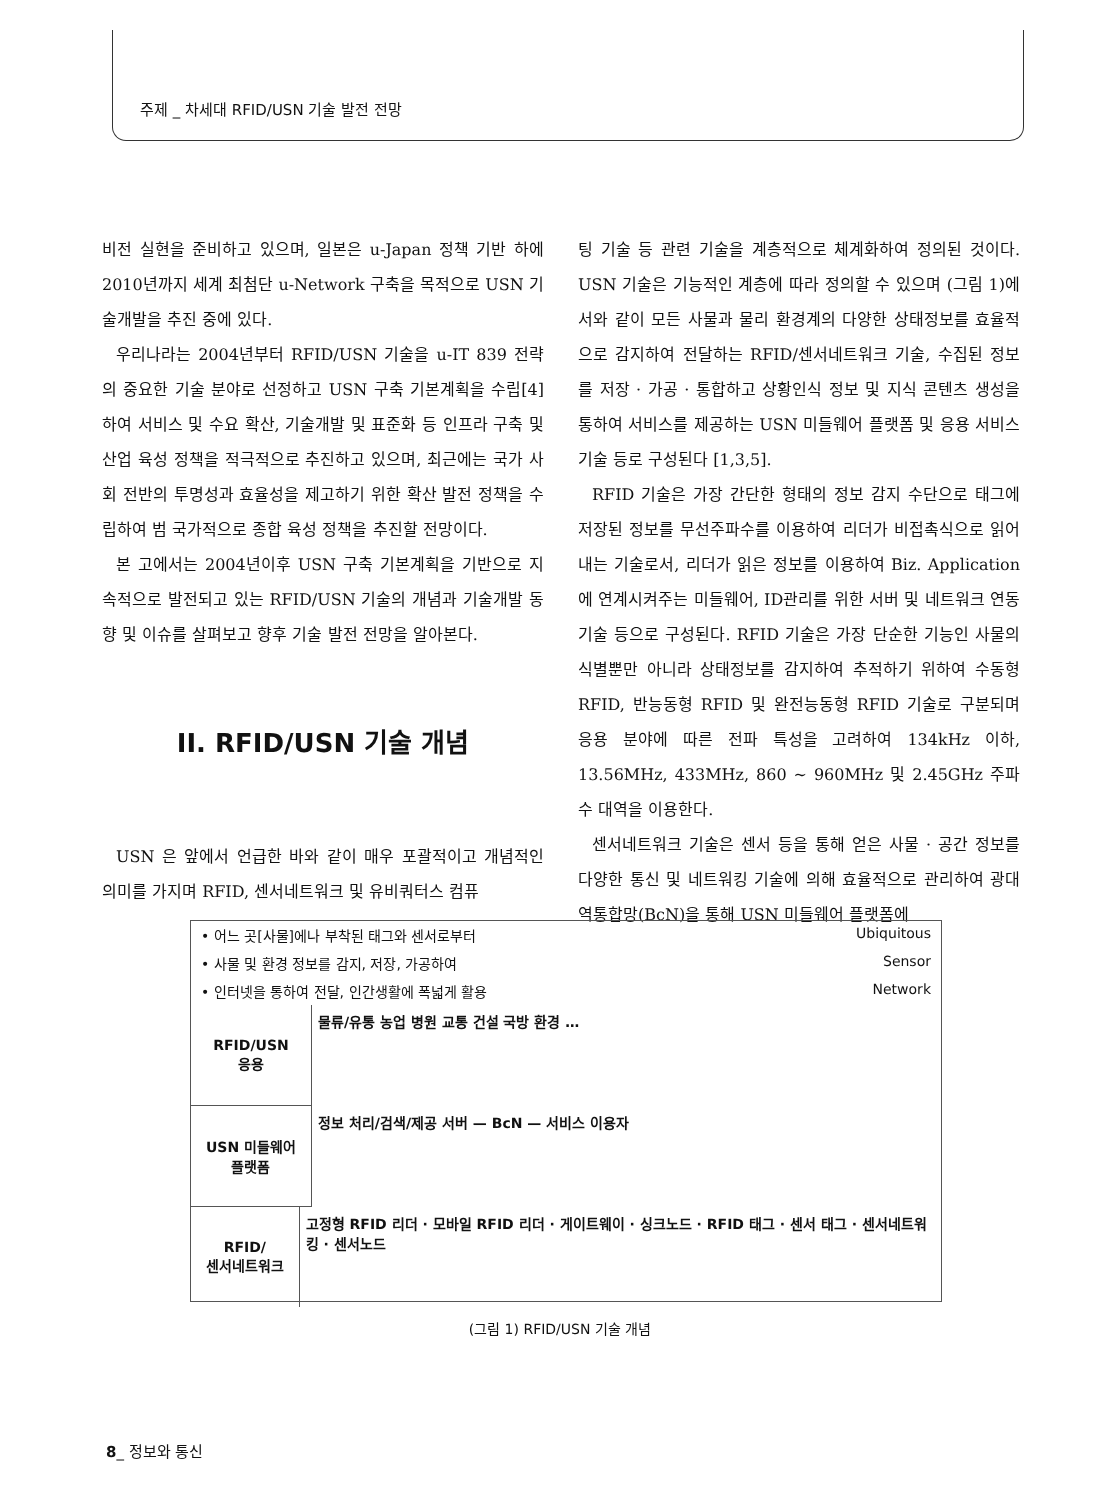주제 _ 차세대 RFID/USN 기술 발전 전망
비전 실현을 준비하고 있으며, 일본은 u-Japan 정책 기반 하에 2010년까지 세계 최첨단 u-Network 구축을 목적으로 USN 기술개발을 추진 중에 있다.
우리나라는 2004년부터 RFID/USN 기술을 u-IT 839 전략의 중요한 기술 분야로 선정하고 USN 구축 기본계획을 수립[4]하여 서비스 및 수요 확산, 기술개발 및 표준화 등 인프라 구축 및 산업 육성 정책을 적극적으로 추진하고 있으며, 최근에는 국가 사회 전반의 투명성과 효율성을 제고하기 위한 확산 발전 정책을 수립하여 범 국가적으로 종합 육성 정책을 추진할 전망이다.
본 고에서는 2004년이후 USN 구축 기본계획을 기반으로 지속적으로 발전되고 있는 RFID/USN 기술의 개념과 기술개발 동향 및 이슈를 살펴보고 향후 기술 발전 전망을 알아본다.
II. RFID/USN 기술 개념
USN 은 앞에서 언급한 바와 같이 매우 포괄적이고 개념적인 의미를 가지며 RFID, 센서네트워크 및 유비쿼터스 컴퓨
팅 기술 등 관련 기술을 계층적으로 체계화하여 정의된 것이다. USN 기술은 기능적인 계층에 따라 정의할 수 있으며 (그림 1)에서와 같이 모든 사물과 물리 환경계의 다양한 상태정보를 효율적으로 감지하여 전달하는 RFID/센서네트워크 기술, 수집된 정보를 저장 · 가공 · 통합하고 상황인식 정보 및 지식 콘텐츠 생성을 통하여 서비스를 제공하는 USN 미들웨어 플랫폼 및 응용 서비스 기술 등로 구성된다 [1,3,5].
RFID 기술은 가장 간단한 형태의 정보 감지 수단으로 태그에 저장된 정보를 무선주파수를 이용하여 리더가 비접촉식으로 읽어내는 기술로서, 리더가 읽은 정보를 이용하여 Biz. Application에 연계시켜주는 미들웨어, ID관리를 위한 서버 및 네트워크 연동 기술 등으로 구성된다. RFID 기술은 가장 단순한 기능인 사물의 식별뿐만 아니라 상태정보를 감지하여 추적하기 위하여 수동형 RFID, 반능동형 RFID 및 완전능동형 RFID 기술로 구분되며 응용 분야에 따른 전파 특성을 고려하여 134kHz 이하, 13.56MHz, 433MHz, 860 ~ 960MHz 및 2.45GHz 주파수 대역을 이용한다.
센서네트워크 기술은 센서 등을 통해 얻은 사물 · 공간 정보를 다양한 통신 및 네트워킹 기술에 의해 효율적으로 관리하여 광대역통합망(BcN)을 통해 USN 미들웨어 플랫폼에
• 어느 곳[사물]에나 부착된 태그와 센서로부터 Ubiquitous
• 사물 및 환경 정보를 감지, 저장, 가공하여 Sensor
• 인터넷을 통하여 전달, 인간생활에 폭넓게 활용 Network
RFID/USN
응용
물류/유통 농업 병원 교통 건설 국방 환경 …
USN 미들웨어
플랫폼
정보 처리/검색/제공 서버 — BcN — 서비스 이용자
RFID/
센서네트워크
고정형 RFID 리더 · 모바일 RFID 리더 · 게이트웨이 · 싱크노드 · RFID 태그 · 센서 태그 · 센서네트워킹 · 센서노드
(그림 1) RFID/USN 기술 개념
8_ 정보와 통신